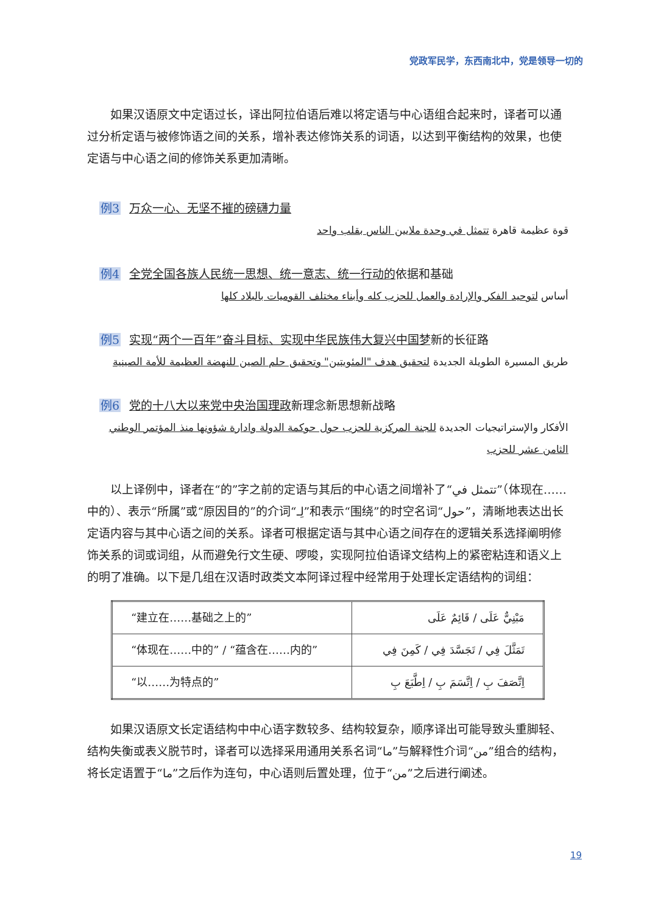党政军民学，东西南北中，党是领导一切的
如果汉语原文中定语过长，译出阿拉伯语后难以将定语与中心语组合起来时，译者可以通过分析定语与被修饰语之间的关系，增补表达修饰关系的词语，以达到平衡结构的效果，也使定语与中心语之间的修饰关系更加清晰。
例3 万众一心、无坚不摧的磅礴力量
قوة عظيمة قاهرة تتمثل في وحدة ملايين الناس بقلب واحد
例4 全党全国各族人民统一思想、统一意志、统一行动的依据和基础
أساس لتوحيد الفكر والإرادة والعمل للحزب كله وأبناء مختلف القوميات بالبلاد كلها
例5 实现“两个一百年”奋斗目标、实现中华民族伟大复兴中国梦新的长征路
طريق المسيرة الطويلة الجديدة لتحقيق هدف "المئويتين" وتحقيق حلم الصين للنهضة العظيمة للأمة الصينية
例6 党的十八大以来党中央治国理政新理念新思想新战略
الأفكار والإستراتيجيات الجديدة للجنة المركزية للحزب حول حوكمة الدولة وادارة شؤونها منذ المؤتمر الوطني الثامن عشر للحزب
以上译例中，译者在“的”字之前的定语与其后的中心语之间增补了“تتمثل في”（体现在……中的）、表示“所属”或“原因目的”的介词“لِـ”和表示“围绕”的时空名词“حول”，清晰地表达出长定语内容与其中心语之间的关系。译者可根据定语与其中心语之间存在的逻辑关系选择阐明修饰关系的词或词组，从而避免行文生硬、啰唆，实现阿拉伯语译文结构上的紧密粘连和语义上的明了准确。以下是几组在汉语时政类文本阿译过程中经常用于处理长定语结构的词组：
| “建立在……基础之上的” | مَبْنِيٌّ عَلَى / قَائِمٌ عَلَى |
| “体现在……中的” / “蕴含在……内的” | تَمَثَّلَ فِي / تَجَسَّدَ فِي / كَمِنَ فِي |
| “以……为特点的” | اِتَّصَفَ بِ / اِتَّسَمَ بِ / اِطَّبَعَ بِ |
如果汉语原文长定语结构中中心语字数较多、结构较复杂，顺序译出可能导致头重脚轻、结构失衡或表义脱节时，译者可以选择采用通用关系名词“ما”与解释性介词“من”组合的结构，将长定语置于“ما”之后作为连句，中心语则后置处理，位于“من”之后进行阐述。
19